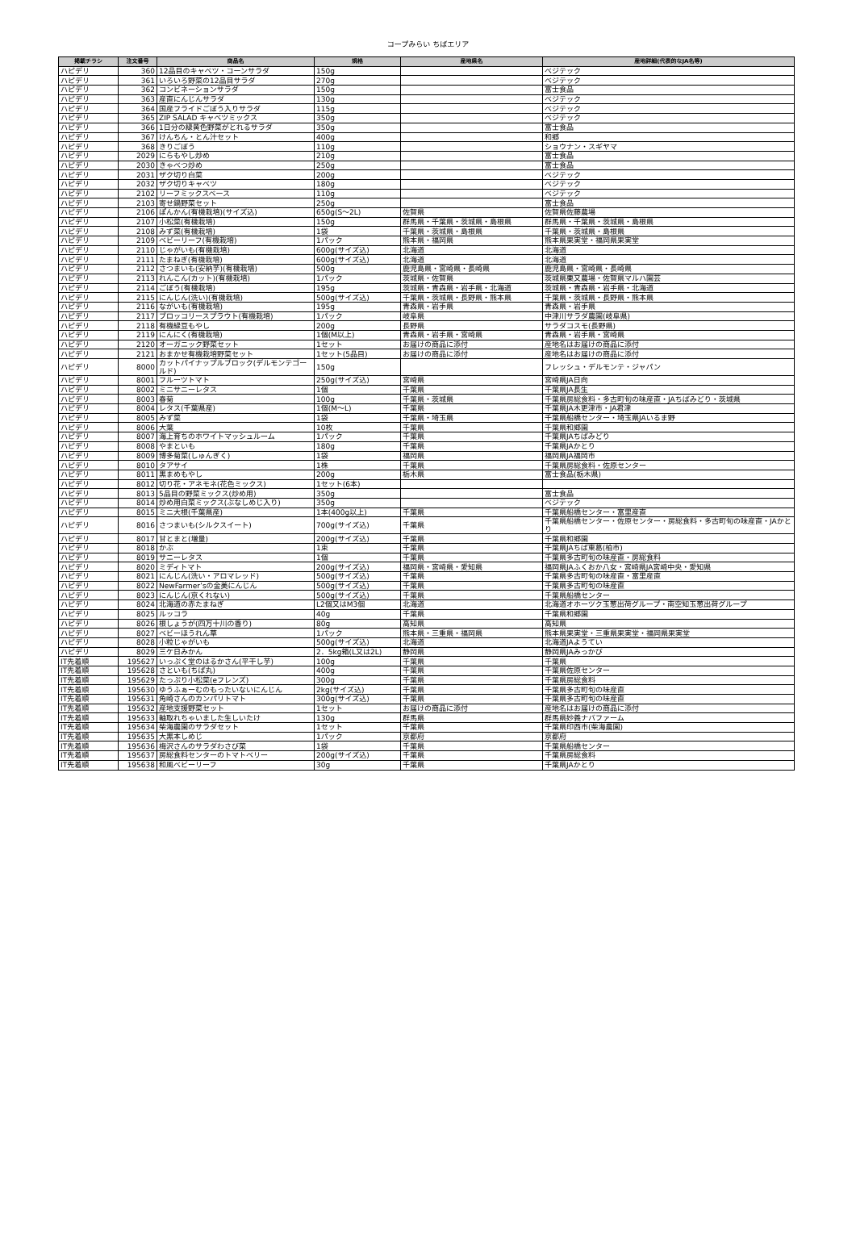コープみらい ちばエリア
| 掲載チラシ | 注文番号 | 商品名 | 規格 | 産地県名 | 産地詳細(代表的なJA名等) |
| --- | --- | --- | --- | --- | --- |
| ハピデリ | 360 | 12品目のキャベツ・コーンサラダ | 150g | | ベジテック |
| ハピデリ | 361 | いろいろ野菜の12品目サラダ | 270g | | ベジテック |
| ハピデリ | 362 | コンビネーションサラダ | 150g | | 富士食品 |
| ハピデリ | 363 | 産直にんじんサラダ | 130g | | ベジテック |
| ハピデリ | 364 | 国産フライドごぼう入りサラダ | 115g | | ベジテック |
| ハピデリ | 365 | ZIP SALAD キャベツミックス | 350g | | ベジテック |
| ハピデリ | 366 | 1日分の緑黄色野菜がとれるサラダ | 350g | | 富士食品 |
| ハピデリ | 367 | けんちん・とん汁セット | 400g | | 和郷 |
| ハピデリ | 368 | きりごぼう | 110g | | ショウナン・スギヤマ |
| ハピデリ | 2029 | にらもやし炒め | 210g | | 富士食品 |
| ハピデリ | 2030 | きゃべつ炒め | 250g | | 富士食品 |
| ハピデリ | 2031 | ザク切り白菜 | 200g | | ベジテック |
| ハピデリ | 2032 | ザク切りキャベツ | 180g | | ベジテック |
| ハピデリ | 2102 | リーフミックスベース | 110g | | ベジテック |
| ハピデリ | 2103 | 寄せ鍋野菜セット | 250g | | 富士食品 |
| ハピデリ | 2106 | ぽんかん(有機栽培)(サイズ込) | 650g(S～2L) | 佐賀県 | 佐賀県佐藤農場 |
| ハピデリ | 2107 | 小松菜(有機栽培) | 150g | 群馬県・千葉県・茨城県・島根県 | 群馬県・千葉県・茨城県・島根県 |
| ハピデリ | 2108 | みず菜(有機栽培) | 1袋 | 千葉県・茨城県・島根県 | 千葉県・茨城県・島根県 |
| ハピデリ | 2109 | ベビーリーフ(有機栽培) | 1パック | 熊本県・福岡県 | 熊本県果実堂・福岡県果実堂 |
| ハピデリ | 2110 | じゃがいも(有機栽培) | 600g(サイズ込) | 北海道 | 北海道 |
| ハピデリ | 2111 | たまねぎ(有機栽培) | 600g(サイズ込) | 北海道 | 北海道 |
| ハピデリ | 2112 | さつまいも(安納芋)(有機栽培) | 500g | 鹿児島県・宮崎県・長崎県 | 鹿児島県・宮崎県・長崎県 |
| ハピデリ | 2113 | れんこん(カット)(有機栽培) | 1パック | 茨城県・佐賀県 | 茨城県栗又農場・佐賀県マルハ園芸 |
| ハピデリ | 2114 | ごぼう(有機栽培) | 195g | 茨城県・青森県・岩手県・北海道 | 茨城県・青森県・岩手県・北海道 |
| ハピデリ | 2115 | にんじん(洗い)(有機栽培) | 500g(サイズ込) | 千葉県・茨城県・長野県・熊本県 | 千葉県・茨城県・長野県・熊本県 |
| ハピデリ | 2116 | ながいも(有機栽培) | 195g | 青森県・岩手県 | 青森県・岩手県 |
| ハピデリ | 2117 | ブロッコリースプラウト(有機栽培) | 1パック | 岐阜県 | 中津川サラダ農園(岐阜県) |
| ハピデリ | 2118 | 有機緑豆もやし | 200g | 長野県 | サラダコスモ(長野県) |
| ハピデリ | 2119 | にんにく(有機栽培) | 1個(M以上) | 青森県・岩手県・宮崎県 | 青森県・岩手県・宮崎県 |
| ハピデリ | 2120 | オーガニック野菜セット | 1セット | お届けの商品に添付 | 産地名はお届けの商品に添付 |
| ハピデリ | 2121 | おまかせ有機栽培野菜セット | 1セット(5品目) | お届けの商品に添付 | 産地名はお届けの商品に添付 |
| ハピデリ | 8000 | カットパイナップルブロック(デルモンテゴールド) | 150g | | フレッシュ・デルモンテ・ジャパン |
| ハピデリ | 8001 | フルーツトマト | 250g(サイズ込) | 宮崎県 | 宮崎県JA日向 |
| ハピデリ | 8002 | ミニサニーレタス | 1個 | 千葉県 | 千葉県JA長生 |
| ハピデリ | 8003 | 春菊 | 100g | 千葉県・茨城県 | 千葉県房総食料・多古町旬の味産直・JAちばみどり・茨城県 |
| ハピデリ | 8004 | レタス(千葉県産) | 1個(M～L) | 千葉県 | 千葉県JA木更津市・JA君津 |
| ハピデリ | 8005 | みず菜 | 1袋 | 千葉県・埼玉県 | 千葉県船橋センター・埼玉県JAいるま野 |
| ハピデリ | 8006 | 大葉 | 10枚 | 千葉県 | 千葉県和郷園 |
| ハピデリ | 8007 | 海上育ちのホワイトマッシュルーム | 1パック | 千葉県 | 千葉県JAちばみどり |
| ハピデリ | 8008 | やまといも | 180g | 千葉県 | 千葉県JAかとり |
| ハピデリ | 8009 | 博多菊菜(しゅんぎく) | 1袋 | 福岡県 | 福岡県JA福岡市 |
| ハピデリ | 8010 | タアサイ | 1株 | 千葉県 | 千葉県房総食料・佐原センター |
| ハピデリ | 8011 | 黒まめもやし | 200g | 栃木県 | 富士食品(栃木県) |
| ハピデリ | 8012 | 切り花・アネモネ(花色ミックス) | 1セット(6本) | | |
| ハピデリ | 8013 | 5品目の野菜ミックス(炒め用) | 350g | | 富士食品 |
| ハピデリ | 8014 | 炒め用白菜ミックス(ぶなしめじ入り) | 350g | | ベジテック |
| ハピデリ | 8015 | ミニ大根(千葉県産) | 1本(400g以上) | 千葉県 | 千葉県船橋センター・富里産直 |
| ハピデリ | 8016 | さつまいも(シルクスイート) | 700g(サイズ込) | 千葉県 | 千葉県船橋センター・佐原センター・房総食料・多古町旬の味産直・JAかとり |
| ハピデリ | 8017 | 甘とまと(増量) | 200g(サイズ込) | 千葉県 | 千葉県和郷園 |
| ハピデリ | 8018 | かぶ | 1束 | 千葉県 | 千葉県JAちば東葛(柏市) |
| ハピデリ | 8019 | サニーレタス | 1個 | 千葉県 | 千葉県多古町旬の味産直・房総食料 |
| ハピデリ | 8020 | ミディトマト | 200g(サイズ込) | 福岡県・宮崎県・愛知県 | 福岡県JAふくおか八女・宮崎県JA宮崎中央・愛知県 |
| ハピデリ | 8021 | にんじん(洗い・アロマレッド) | 500g(サイズ込) | 千葉県 | 千葉県多古町旬の味産直・富里産直 |
| ハピデリ | 8022 | NewFarmer’sの金美にんじん | 500g(サイズ込) | 千葉県 | 千葉県多古町旬の味産直 |
| ハピデリ | 8023 | にんじん(京くれない) | 500g(サイズ込) | 千葉県 | 千葉県船橋センター |
| ハピデリ | 8024 | 北海道の赤たまねぎ | L2個又はM3個 | 北海道 | 北海道オホーツク玉葱出荷グループ・南空知玉葱出荷グループ |
| ハピデリ | 8025 | ルッコラ | 40g | 千葉県 | 千葉県和郷園 |
| ハピデリ | 8026 | 根しょうが(四万十川の香り) | 80g | 高知県 | 高知県 |
| ハピデリ | 8027 | ベビーほうれん草 | 1パック | 熊本県・三重県・福岡県 | 熊本県果実堂・三重県果実堂・福岡県果実堂 |
| ハピデリ | 8028 | 小粒じゃがいも | 500g(サイズ込) | 北海道 | 北海道JAようてい |
| ハピデリ | 8029 | 三ケ日みかん | 2．5kg箱(L又は2L) | 静岡県 | 静岡県JAみっかび |
| IT先着順 | 195627 | いっぷく堂のはるかさん(平干し芋) | 100g | 千葉県 | 千葉県 |
| IT先着順 | 195628 | さといも(ちば丸) | 400g | 千葉県 | 千葉県佐原センター |
| IT先着順 | 195629 | たっぷり小松菜(eフレンズ) | 300g | 千葉県 | 千葉県房総食料 |
| IT先着順 | 195630 | ゆうふぁーむのもったいないにんじん | 2kg(サイズ込) | 千葉県 | 千葉県多古町旬の味産直 |
| IT先着順 | 195631 | 角崎さんのカンパリトマト | 300g(サイズ込) | 千葉県 | 千葉県多古町旬の味産直 |
| IT先着順 | 195632 | 産地支援野菜セット | 1セット | お届けの商品に添付 | 産地名はお届けの商品に添付 |
| IT先着順 | 195633 | 軸取れちゃいました生しいたけ | 130g | 群馬県 | 群馬県妙義ナバファーム |
| IT先着順 | 195634 | 柴海農園のサラダセット | 1セット | 千葉県 | 千葉県印西市(柴海農園) |
| IT先着順 | 195635 | 大黒本しめじ | 1パック | 京都府 | 京都府 |
| IT先着順 | 195636 | 梅沢さんのサラダわさび菜 | 1袋 | 千葉県 | 千葉県船橋センター |
| IT先着順 | 195637 | 房総食料センターのトマトベリー | 200g(サイズ込) | 千葉県 | 千葉県房総食料 |
| IT先着順 | 195638 | 和風ベビーリーフ | 30g | 千葉県 | 千葉県JAかとり |